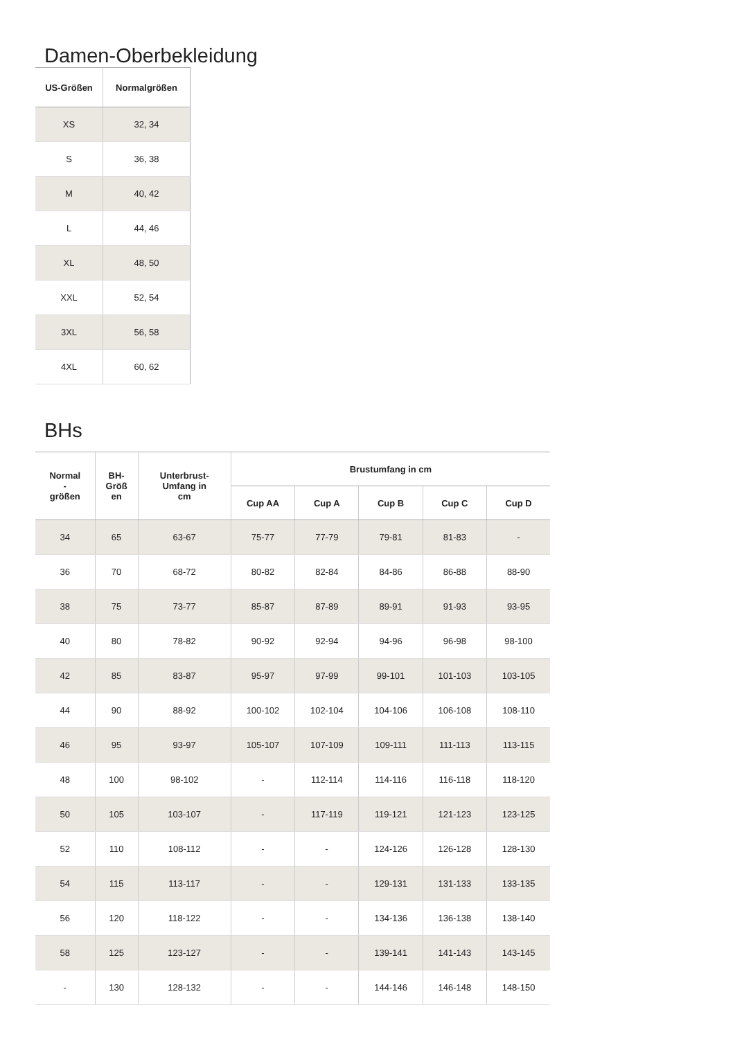Damen-Oberbekleidung
| US-Größen | Normalgrößen |
| --- | --- |
| XS | 32, 34 |
| S | 36, 38 |
| M | 40, 42 |
| L | 44, 46 |
| XL | 48, 50 |
| XXL | 52, 54 |
| 3XL | 56, 58 |
| 4XL | 60, 62 |
BHs
| Normal - größen | BH- Größ en | Unterbrust- Umfang in cm | Brustumfang in cm | | | | |
| --- | --- | --- | --- | --- | --- | --- | --- |
| | | | Cup AA | Cup A | Cup B | Cup C | Cup D |
| 34 | 65 | 63-67 | 75-77 | 77-79 | 79-81 | 81-83 | - |
| 36 | 70 | 68-72 | 80-82 | 82-84 | 84-86 | 86-88 | 88-90 |
| 38 | 75 | 73-77 | 85-87 | 87-89 | 89-91 | 91-93 | 93-95 |
| 40 | 80 | 78-82 | 90-92 | 92-94 | 94-96 | 96-98 | 98-100 |
| 42 | 85 | 83-87 | 95-97 | 97-99 | 99-101 | 101-103 | 103-105 |
| 44 | 90 | 88-92 | 100-102 | 102-104 | 104-106 | 106-108 | 108-110 |
| 46 | 95 | 93-97 | 105-107 | 107-109 | 109-111 | 111-113 | 113-115 |
| 48 | 100 | 98-102 | - | 112-114 | 114-116 | 116-118 | 118-120 |
| 50 | 105 | 103-107 | - | 117-119 | 119-121 | 121-123 | 123-125 |
| 52 | 110 | 108-112 | - | - | 124-126 | 126-128 | 128-130 |
| 54 | 115 | 113-117 | - | - | 129-131 | 131-133 | 133-135 |
| 56 | 120 | 118-122 | - | - | 134-136 | 136-138 | 138-140 |
| 58 | 125 | 123-127 | - | - | 139-141 | 141-143 | 143-145 |
| - | 130 | 128-132 | - | - | 144-146 | 146-148 | 148-150 |